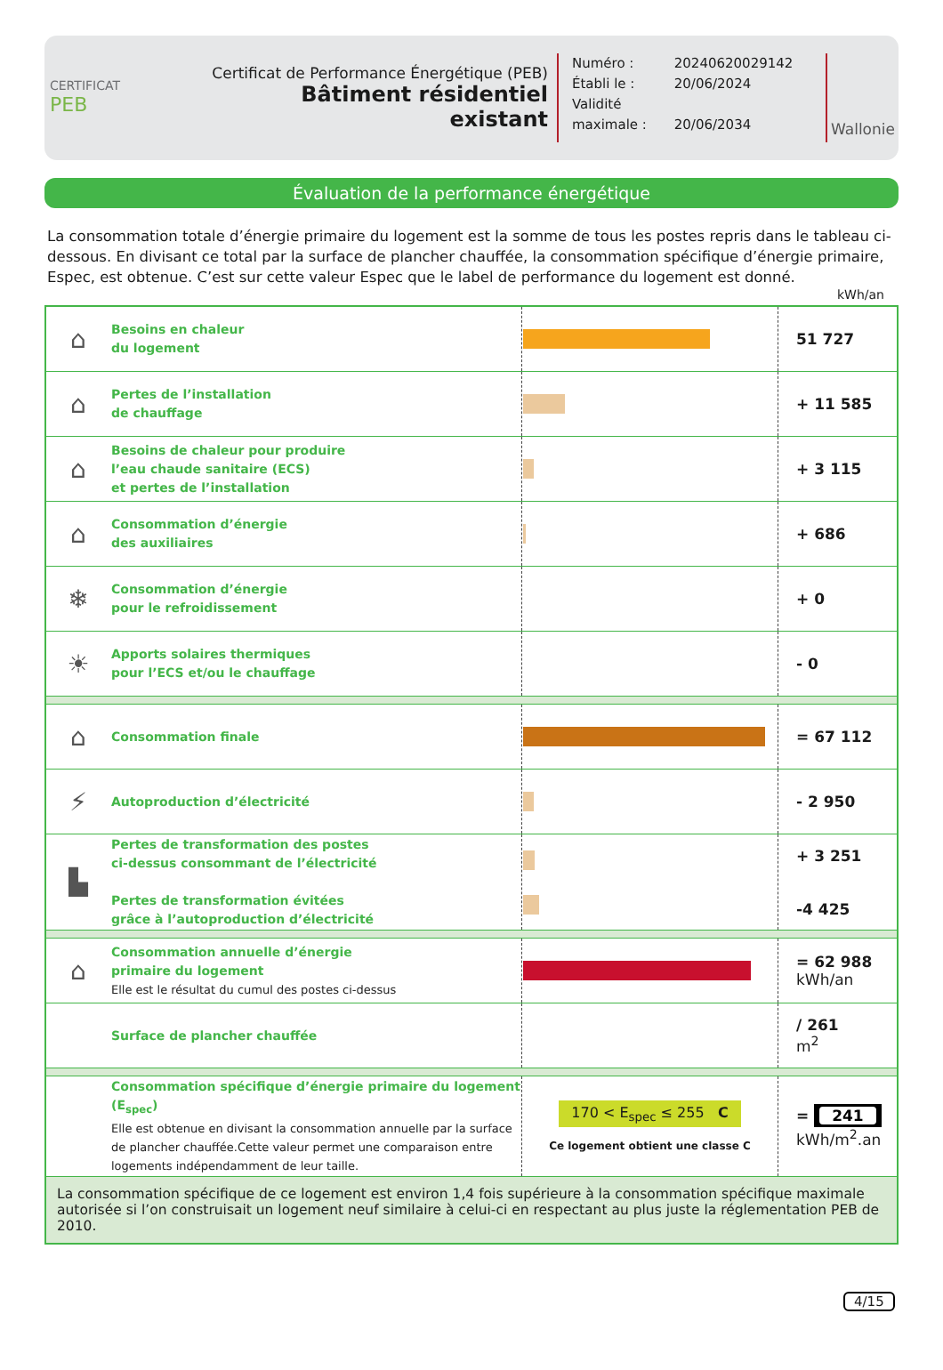CERTIFICAT
PEB
Certificat de Performance Énergétique (PEB)
Bâtiment résidentiel existant
Numéro : 20240620029142
Établi le : 20/06/2024
Validité maximale : 20/06/2034
Wallonie
Évaluation de la performance énergétique
La consommation totale d’énergie primaire du logement est la somme de tous les postes repris dans le tableau ci-dessous. En divisant ce total par la surface de plancher chauffée, la consommation spécifique d’énergie primaire, Espec, est obtenue. C’est sur cette valeur Espec que le label de performance du logement est donné.
kWh/an
| ⌂ | Besoins en chaleur du logement | | 51 727 |
| ⌂ | Pertes de l’installation de chauffage | | + 11 585 |
| ⌂ | Besoins de chaleur pour produire l’eau chaude sanitaire (ECS) et pertes de l’installation | | + 3 115 |
| ⌂ | Consommation d’énergie des auxiliaires | | + 686 |
| ❄ | Consommation d’énergie pour le refroidissement | | + 0 |
| ☀ | Apports solaires thermiques pour l’ECS et/ou le chauffage | | - 0 |
| ⌂ | Consommation finale | | = 67 112 |
| ⚡ | Autoproduction d’électricité | | - 2 950 |
| ▙ | Pertes de transformation des postes ci-dessus consommant de l’électricité Pertes de transformation évitées grâce à l’autoproduction d’électricité | | + 3 251 -4 425 |
| ⌂ | Consommation annuelle d’énergie primaire du logement Elle est le résultat du cumul des postes ci-dessus | | = 62 988 kWh/an |
| | Surface de plancher chauffée | | / 261 m<sup>2</sup> |
| | Consommation spécifique d’énergie primaire du logement (E<sub>spec</sub>) Elle est obtenue en divisant la consommation annuelle par la surface de plancher chauffée.Cette valeur permet une comparaison entre logements indépendamment de leur taille. | 170 < E<sub>spec</sub> ≤ 255 C Ce logement obtient une classe C | = 241 kWh/m<sup>2</sup>.an |
| La consommation spécifique de ce logement est environ 1,4 fois supérieure à la consommation spécifique maximale autorisée si l’on construisait un logement neuf similaire à celui-ci en respectant au plus juste la réglementation PEB de 2010. | | | |
4/15